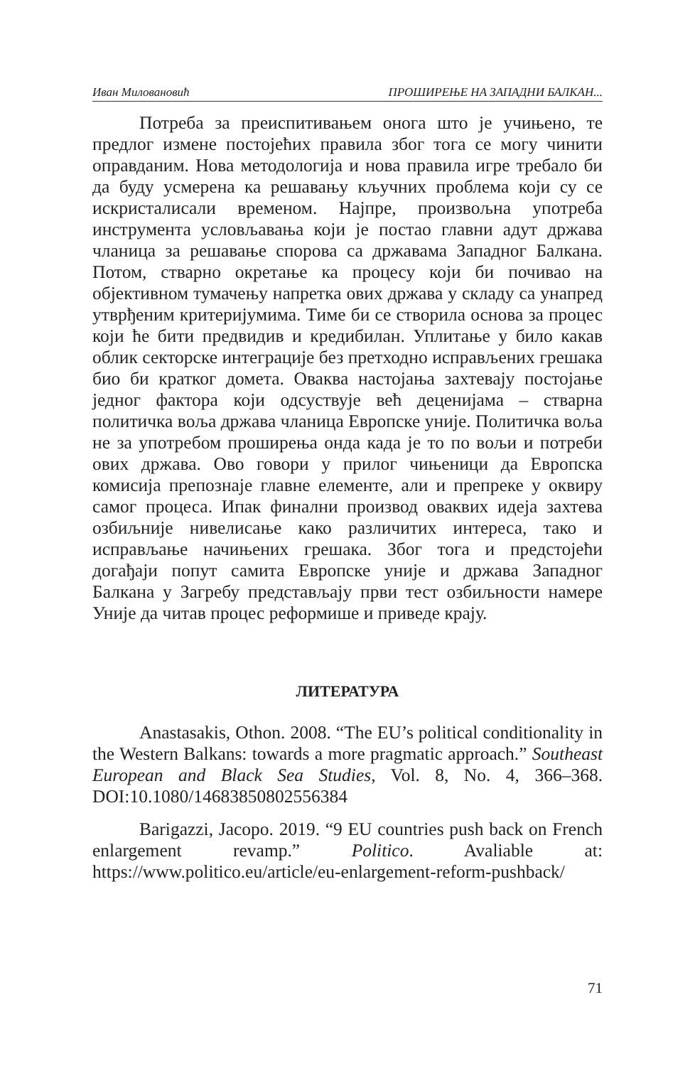Иван Миловановић ПРОШИРЕЊЕ НА ЗАПАДНИ БАЛКАН...
Потреба за преиспитивањем онога што је учињено, те предлог измене постојећих правила због тога се могу чинити оправданим. Нова методологија и нова правила игре требало би да буду усмерена ка решавању кључних проблема који су се искристалисали временом. Најпре, произвољна употреба инструмента условљавања који је постао главни адут држава чланица за решавање спорова са државама Западног Балкана. Потом, стварно окретање ка процесу који би почивао на објективном тумачењу напретка ових држава у складу са унапред утврђеним критеријумима. Тиме би се створила основа за процес који ће бити предвидив и кредибилан. Уплитање у било какав облик секторске интеграције без претходно исправљених грешака био би кратког домета. Оваква настојања захтевају постојање једног фактора који одсуствује већ деценијама – стварна политичка воља држава чланица Европске уније. Политичка воља не за употребом проширења онда када је то по вољи и потреби ових држава. Ово говори у прилог чињеници да Европска комисија препознаје главне елементе, али и препреке у оквиру самог процеса. Ипак финални производ оваквих идеја захтева озбиљније нивелисање како различитих интереса, тако и исправљање начињених грешака. Због тога и предстојећи догађаји попут самита Европске уније и држава Западног Балкана у Загребу представљају први тест озбиљности намере Уније да читав процес реформише и приведе крају.
ЛИТЕРАТУРА
Anastasakis, Othon. 2008. “The EU’s political conditionality in the Western Balkans: towards a more pragmatic approach.” Southeast European and Black Sea Studies, Vol. 8, No. 4, 366–368. DOI:10.1080/14683850802556384
Barigazzi, Jacopo. 2019. “9 EU countries push back on French enlargement revamp.” Politico. Avaliable at: https://www.politico.eu/article/eu-enlargement-reform-pushback/
71